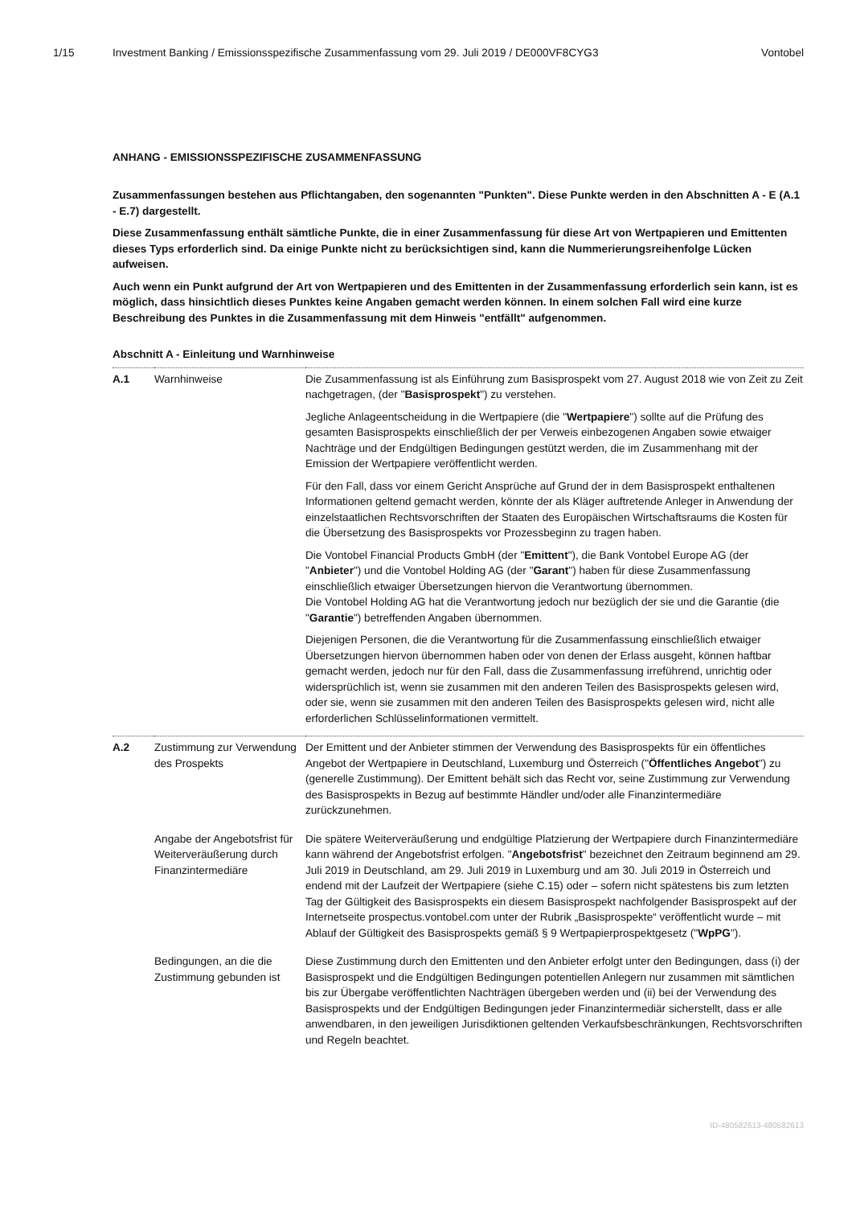1/15 Investment Banking / Emissionsspezifische Zusammenfassung vom 29. Juli 2019 / DE000VF8CYG3 Vontobel
ANHANG - EMISSIONSSPEZIFISCHE ZUSAMMENFASSUNG
Zusammenfassungen bestehen aus Pflichtangaben, den sogenannten "Punkten". Diese Punkte werden in den Abschnitten A - E (A.1 - E.7) dargestellt.
Diese Zusammenfassung enthält sämtliche Punkte, die in einer Zusammenfassung für diese Art von Wertpapieren und Emittenten dieses Typs erforderlich sind. Da einige Punkte nicht zu berücksichtigen sind, kann die Nummerierungsreihenfolge Lücken aufweisen.
Auch wenn ein Punkt aufgrund der Art von Wertpapieren und des Emittenten in der Zusammenfassung erforderlich sein kann, ist es möglich, dass hinsichtlich dieses Punktes keine Angaben gemacht werden können. In einem solchen Fall wird eine kurze Beschreibung des Punktes in die Zusammenfassung mit dem Hinweis "entfällt" aufgenommen.
Abschnitt A - Einleitung und Warnhinweise
| A.1 | Warnhinweise | Die Zusammenfassung ist als Einführung zum Basisprospekt vom 27. August 2018 wie von Zeit zu Zeit nachgetragen, (der " Basisprospekt ") zu verstehen. Jegliche Anlageentscheidung in die Wertpapiere (die " Wertpapiere ") sollte auf die Prüfung des gesamten Basisprospekts einschließlich der per Verweis einbezogenen Angaben sowie etwaiger Nachträge und der Endgültigen Bedingungen gestützt werden, die im Zusammenhang mit der Emission der Wertpapiere veröffentlicht werden. Für den Fall, dass vor einem Gericht Ansprüche auf Grund der in dem Basisprospekt enthaltenen Informationen geltend gemacht werden, könnte der als Kläger auftretende Anleger in Anwendung der einzelstaatlichen Rechtsvorschriften der Staaten des Europäischen Wirtschaftsraums die Kosten für die Übersetzung des Basisprospekts vor Prozessbeginn zu tragen haben. Die Vontobel Financial Products GmbH (der " Emittent "), die Bank Vontobel Europe AG (der " Anbieter ") und die Vontobel Holding AG (der " Garant ") haben für diese Zusammenfassung einschließlich etwaiger Übersetzungen hiervon die Verantwortung übernommen. Die Vontobel Holding AG hat die Verantwortung jedoch nur bezüglich der sie und die Garantie (die " Garantie ") betreffenden Angaben übernommen. Diejenigen Personen, die die Verantwortung für die Zusammenfassung einschließlich etwaiger Übersetzungen hiervon übernommen haben oder von denen der Erlass ausgeht, können haftbar gemacht werden, jedoch nur für den Fall, dass die Zusammenfassung irreführend, unrichtig oder widersprüchlich ist, wenn sie zusammen mit den anderen Teilen des Basisprospekts gelesen wird, oder sie, wenn sie zusammen mit den anderen Teilen des Basisprospekts gelesen wird, nicht alle erforderlichen Schlüsselinformationen vermittelt. |
| A.2 | Zustimmung zur Verwendung des Prospekts | Der Emittent und der Anbieter stimmen der Verwendung des Basisprospekts für ein öffentliches Angebot der Wertpapiere in Deutschland, Luxemburg und Österreich (" Öffentliches Angebot ") zu (generelle Zustimmung). Der Emittent behält sich das Recht vor, seine Zustimmung zur Verwendung des Basisprospekts in Bezug auf bestimmte Händler und/oder alle Finanzintermediäre zurückzunehmen. |
| | Angabe der Angebotsfrist für Weiterveräußerung durch Finanzintermediäre | Die spätere Weiterveräußerung und endgültige Platzierung der Wertpapiere durch Finanzintermediäre kann während der Angebotsfrist erfolgen. " Angebotsfrist " bezeichnet den Zeitraum beginnend am 29. Juli 2019 in Deutschland, am 29. Juli 2019 in Luxemburg und am 30. Juli 2019 in Österreich und endend mit der Laufzeit der Wertpapiere (siehe C.15) oder – sofern nicht spätestens bis zum letzten Tag der Gültigkeit des Basisprospekts ein diesem Basisprospekt nachfolgender Basisprospekt auf der Internetseite prospectus.vontobel.com unter der Rubrik „Basisprospekte“ veröffentlicht wurde – mit Ablauf der Gültigkeit des Basisprospekts gemäß § 9 Wertpapierprospektgesetz (" WpPG "). |
| | Bedingungen, an die die Zustimmung gebunden ist | Diese Zustimmung durch den Emittenten und den Anbieter erfolgt unter den Bedingungen, dass (i) der Basisprospekt und die Endgültigen Bedingungen potentiellen Anlegern nur zusammen mit sämtlichen bis zur Übergabe veröffentlichten Nachträgen übergeben werden und (ii) bei der Verwendung des Basisprospekts und der Endgültigen Bedingungen jeder Finanzintermediär sicherstellt, dass er alle anwendbaren, in den jeweiligen Jurisdiktionen geltenden Verkaufsbeschränkungen, Rechtsvorschriften und Regeln beachtet. |
ID-480582613-480582613